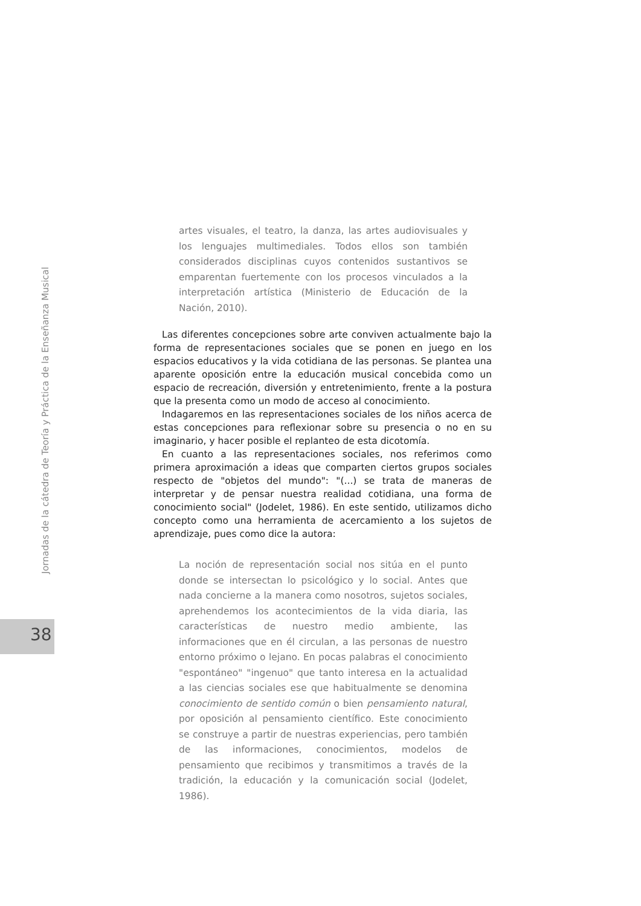Jornadas de la cátedra de Teoría y Práctica de la Enseñanza Musical
38
artes visuales, el teatro, la danza, las artes audiovisuales y los lenguajes multimediales. Todos ellos son también considerados disciplinas cuyos contenidos sustantivos se emparentan fuertemente con los procesos vinculados a la interpretación artística (Ministerio de Educación de la Nación, 2010).
Las diferentes concepciones sobre arte conviven actualmente bajo la forma de representaciones sociales que se ponen en juego en los espacios educativos y la vida cotidiana de las personas. Se plantea una aparente oposición entre la educación musical concebida como un espacio de recreación, diversión y entretenimiento, frente a la postura que la presenta como un modo de acceso al conocimiento.
Indagaremos en las representaciones sociales de los niños acerca de estas concepciones para reflexionar sobre su presencia o no en su imaginario, y hacer posible el replanteo de esta dicotomía.
En cuanto a las representaciones sociales, nos referimos como primera aproximación a ideas que comparten ciertos grupos sociales respecto de "objetos del mundo": "(...) se trata de maneras de interpretar y de pensar nuestra realidad cotidiana, una forma de conocimiento social" (Jodelet, 1986). En este sentido, utilizamos dicho concepto como una herramienta de acercamiento a los sujetos de aprendizaje, pues como dice la autora:
La noción de representación social nos sitúa en el punto donde se intersectan lo psicológico y lo social. Antes que nada concierne a la manera como nosotros, sujetos sociales, aprehendemos los acontecimientos de la vida diaria, las características de nuestro medio ambiente, las informaciones que en él circulan, a las personas de nuestro entorno próximo o lejano. En pocas palabras el conocimiento "espontáneo" "ingenuo" que tanto interesa en la actualidad a las ciencias sociales ese que habitualmente se denomina conocimiento de sentido común o bien pensamiento natural, por oposición al pensamiento científico. Este conocimiento se construye a partir de nuestras experiencias, pero también de las informaciones, conocimientos, modelos de pensamiento que recibimos y transmitimos a través de la tradición, la educación y la comunicación social (Jodelet, 1986).